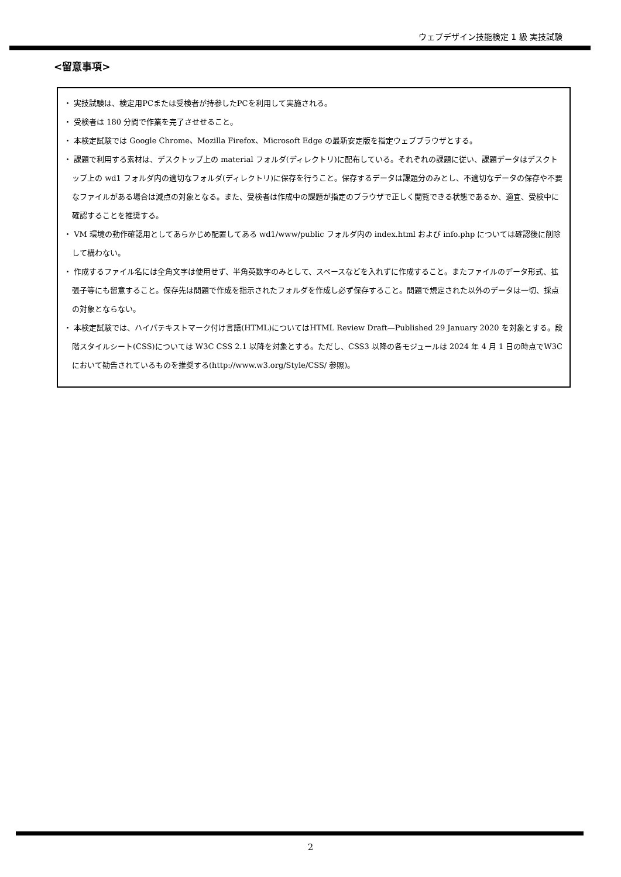ウェブデザイン技能検定 1 級 実技試験
<留意事項>
・ 実技試験は、検定用PCまたは受検者が持参したPCを利用して実施される。
・ 受検者は 180 分間で作業を完了させせること。
・ 本検定試験では Google Chrome、Mozilla Firefox、Microsoft Edge の最新安定版を指定ウェブブラウザとする。
・ 課題で利用する素材は、デスクトップ上の material フォルダ(ディレクトリ)に配布している。それぞれの課題に従い、課題データはデスクトップ上の wd1 フォルダ内の適切なフォルダ(ディレクトリ)に保存を行うこと。保存するデータは課題分のみとし、不適切なデータの保存や不要なファイルがある場合は減点の対象となる。また、受検者は作成中の課題が指定のブラウザで正しく閲覧できる状態であるか、適宜、受検中に確認することを推奨する。
・ VM 環境の動作確認用としてあらかじめ配置してある wd1/www/public フォルダ内の index.html および info.php については確認後に削除して構わない。
・ 作成するファイル名には全角文字は使用せず、半角英数字のみとして、スペースなどを入れずに作成すること。またファイルのデータ形式、拡張子等にも留意すること。保存先は問題で作成を指示されたフォルダを作成し必ず保存すること。問題で規定された以外のデータは一切、採点の対象とならない。
・ 本検定試験では、ハイパテキストマーク付け言語(HTML)についてはHTML Review Draft—Published 29 January 2020 を対象とする。段階スタイルシート(CSS)については W3C CSS 2.1 以降を対象とする。ただし、CSS3 以降の各モジュールは 2024 年 4 月 1 日の時点でW3Cにおいて勧告されているものを推奨する(http://www.w3.org/Style/CSS/ 参照)。
2